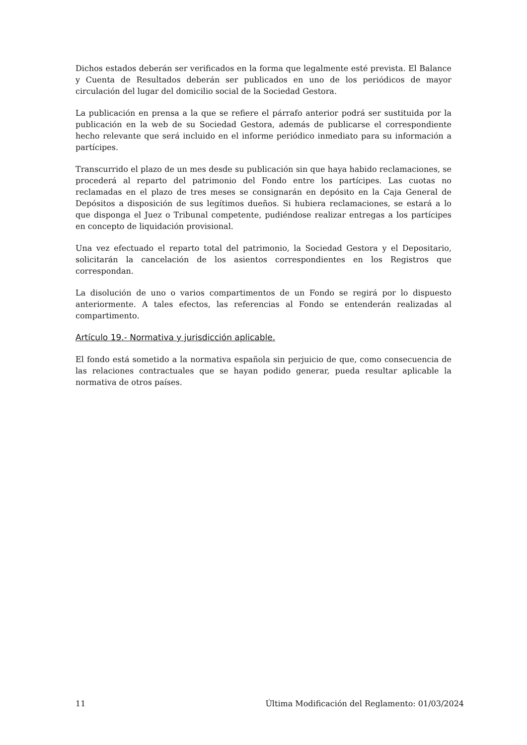Dichos estados deberán ser verificados en la forma que legalmente esté prevista. El Balance y Cuenta de Resultados deberán ser publicados en uno de los periódicos de mayor circulación del lugar del domicilio social de la Sociedad Gestora.
La publicación en prensa a la que se refiere el párrafo anterior podrá ser sustituida por la publicación en la web de su Sociedad Gestora, además de publicarse el correspondiente hecho relevante que será incluido en el informe periódico inmediato para su información a partícipes.
Transcurrido el plazo de un mes desde su publicación sin que haya habido reclamaciones, se procederá al reparto del patrimonio del Fondo entre los partícipes. Las cuotas no reclamadas en el plazo de tres meses se consignarán en depósito en la Caja General de Depósitos a disposición de sus legítimos dueños. Si hubiera reclamaciones, se estará a lo que disponga el Juez o Tribunal competente, pudiéndose realizar entregas a los partícipes en concepto de liquidación provisional.
Una vez efectuado el reparto total del patrimonio, la Sociedad Gestora y el Depositario, solicitarán la cancelación de los asientos correspondientes en los Registros que correspondan.
La disolución de uno o varios compartimentos de un Fondo se regirá por lo dispuesto anteriormente. A tales efectos, las referencias al Fondo se entenderán realizadas al compartimento.
Artículo 19.- Normativa y jurisdicción aplicable.
El fondo está sometido a la normativa española sin perjuicio de que, como consecuencia de las relaciones contractuales que se hayan podido generar, pueda resultar aplicable la normativa de otros países.
11 Última Modificación del Reglamento: 01/03/2024